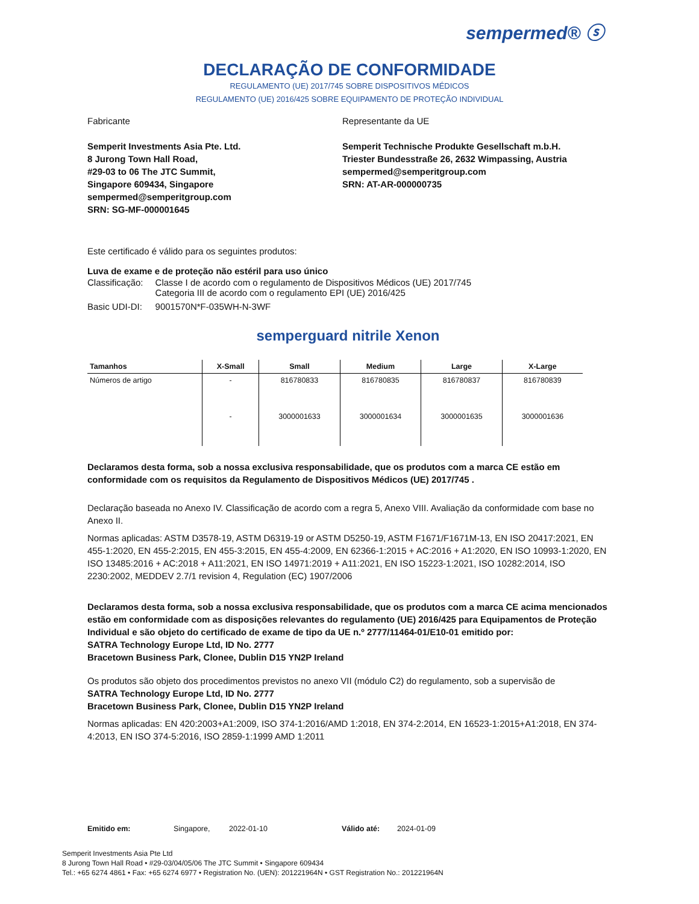sempermed® ⓢ
DECLARAÇÃO DE CONFORMIDADE
REGULAMENTO (UE) 2017/745 SOBRE DISPOSITIVOS MÉDICOS
REGULAMENTO (UE) 2016/425 SOBRE EQUIPAMENTO DE PROTEÇÃO INDIVIDUAL
Fabricante
Semperit Investments Asia Pte. Ltd.
8 Jurong Town Hall Road,
#29-03 to 06 The JTC Summit,
Singapore 609434, Singapore
sempermed@semperitgroup.com
SRN: SG-MF-000001645
Representante da UE
Semperit Technische Produkte Gesellschaft m.b.H.
Triester Bundesstraße 26, 2632 Wimpassing, Austria
sempermed@semperitgroup.com
SRN: AT-AR-000000735
Este certificado é válido para os seguintes produtos:
Luva de exame e de proteção não estéril para uso único
| Classificação: | Classe I de acordo com o regulamento de Dispositivos Médicos (UE) 2017/745 Categoria III de acordo com o regulamento EPI (UE) 2016/425 |
| Basic UDI-DI: | 9001570N*F-035WH-N-3WF |
semperguard nitrile Xenon
| Tamanhos | X-Small | Small | Medium | Large | X-Large |
| --- | --- | --- | --- | --- | --- |
| Números de artigo | - | 816780833 | 816780835 | 816780837 | 816780839 |
| | - | 3000001633 | 3000001634 | 3000001635 | 3000001636 |
Declaramos desta forma, sob a nossa exclusiva responsabilidade, que os produtos com a marca CE estão em conformidade com os requisitos da Regulamento de Dispositivos Médicos (UE) 2017/745 .
Declaração baseada no Anexo IV. Classificação de acordo com a regra 5, Anexo VIII. Avaliação da conformidade com base no Anexo II.
Normas aplicadas: ASTM D3578-19, ASTM D6319-19 or ASTM D5250-19, ASTM F1671/F1671M-13, EN ISO 20417:2021, EN 455-1:2020, EN 455-2:2015, EN 455-3:2015, EN 455-4:2009, EN 62366-1:2015 + AC:2016 + A1:2020, EN ISO 10993-1:2020, EN ISO 13485:2016 + AC:2018 + A11:2021, EN ISO 14971:2019 + A11:2021, EN ISO 15223-1:2021, ISO 10282:2014, ISO 2230:2002, MEDDEV 2.7/1 revision 4, Regulation (EC) 1907/2006
Declaramos desta forma, sob a nossa exclusiva responsabilidade, que os produtos com a marca CE acima mencionados estão em conformidade com as disposições relevantes do regulamento (UE) 2016/425 para Equipamentos de Proteção Individual e são objeto do certificado de exame de tipo da UE n.º 2777/11464-01/E10-01 emitido por:
SATRA Technology Europe Ltd, ID No. 2777
Bracetown Business Park, Clonee, Dublin D15 YN2P Ireland
Os produtos são objeto dos procedimentos previstos no anexo VII (módulo C2) do regulamento, sob a supervisão de
SATRA Technology Europe Ltd, ID No. 2777
Bracetown Business Park, Clonee, Dublin D15 YN2P Ireland
Normas aplicadas: EN 420:2003+A1:2009, ISO 374-1:2016/AMD 1:2018, EN 374-2:2014, EN 16523-1:2015+A1:2018, EN 374-4:2013, EN ISO 374-5:2016, ISO 2859-1:1999 AMD 1:2011
Emitido em: Singapore, 2022-01-10 Válido até: 2024-01-09
Semperit Investments Asia Pte Ltd
8 Jurong Town Hall Road • #29-03/04/05/06 The JTC Summit • Singapore 609434
Tel.: +65 6274 4861 • Fax: +65 6274 6977 • Registration No. (UEN): 201221964N • GST Registration No.: 201221964N